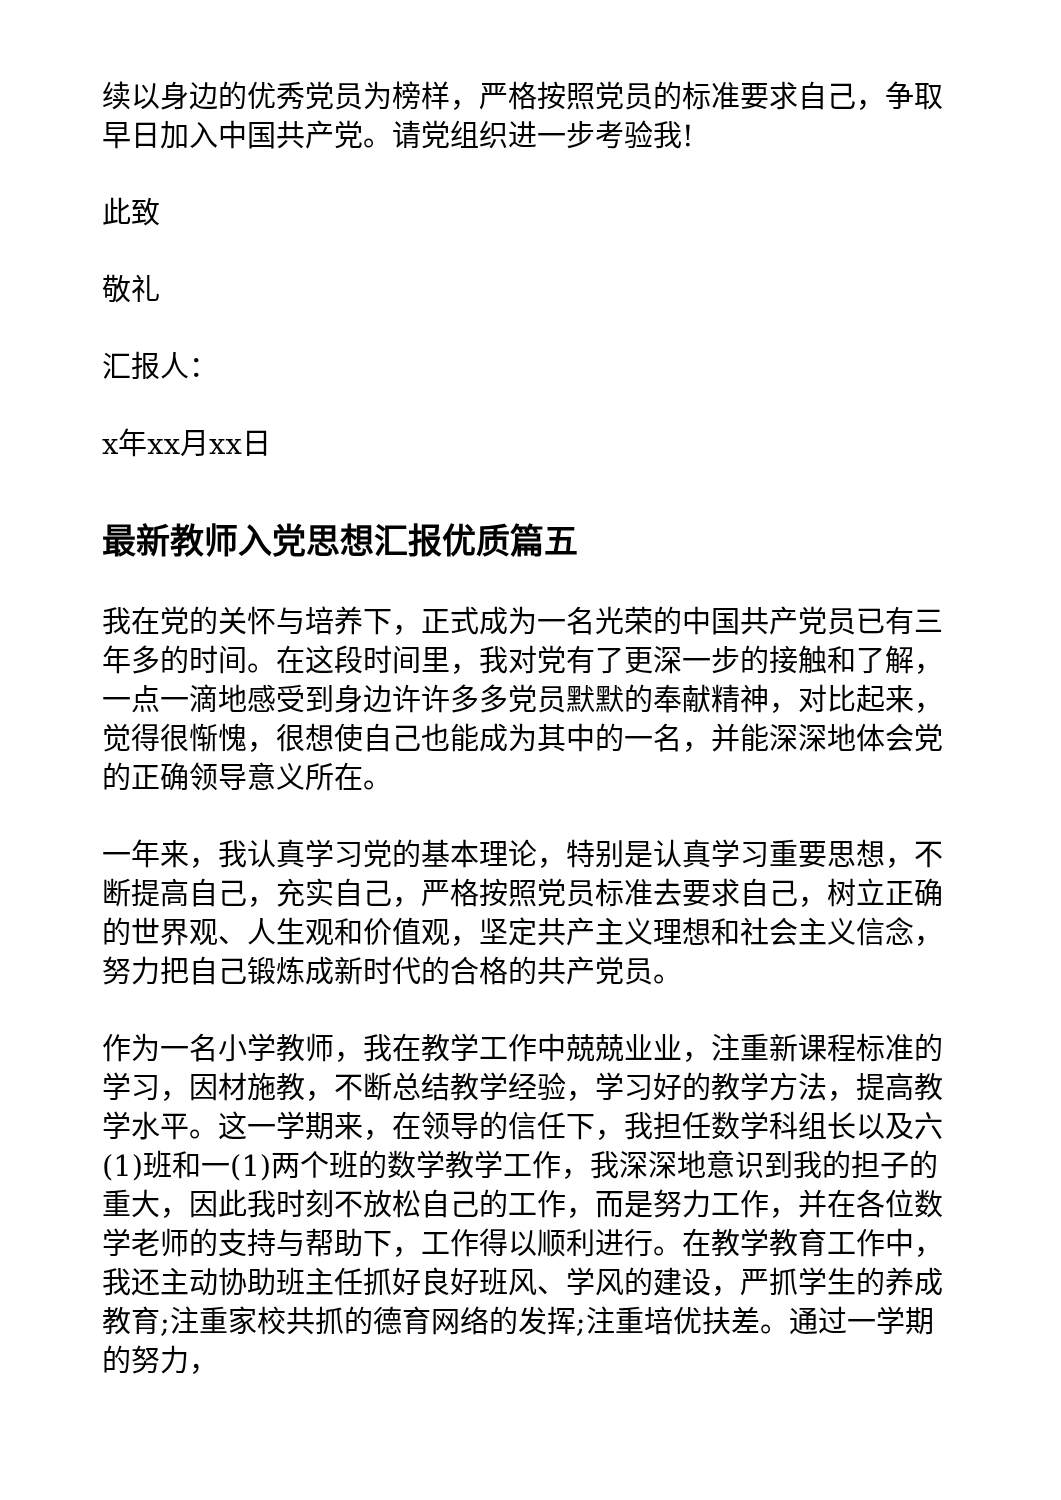续以身边的优秀党员为榜样，严格按照党员的标准要求自己，争取早日加入中国共产党。请党组织进一步考验我!
此致
敬礼
汇报人：
x年xx月xx日
最新教师入党思想汇报优质篇五
我在党的关怀与培养下，正式成为一名光荣的中国共产党员已有三年多的时间。在这段时间里，我对党有了更深一步的接触和了解，一点一滴地感受到身边许许多多党员默默的奉献精神，对比起来，觉得很惭愧，很想使自己也能成为其中的一名，并能深深地体会党的正确领导意义所在。
一年来，我认真学习党的基本理论，特别是认真学习重要思想，不断提高自己，充实自己，严格按照党员标准去要求自己，树立正确的世界观、人生观和价值观，坚定共产主义理想和社会主义信念，努力把自己锻炼成新时代的合格的共产党员。
作为一名小学教师，我在教学工作中兢兢业业，注重新课程标准的学习，因材施教，不断总结教学经验，学习好的教学方法，提高教学水平。这一学期来，在领导的信任下，我担任数学科组长以及六(1)班和一(1)两个班的数学教学工作，我深深地意识到我的担子的重大，因此我时刻不放松自己的工作，而是努力工作，并在各位数学老师的支持与帮助下，工作得以顺利进行。在教学教育工作中，我还主动协助班主任抓好良好班风、学风的建设，严抓学生的养成教育;注重家校共抓的德育网络的发挥;注重培优扶差。通过一学期的努力，